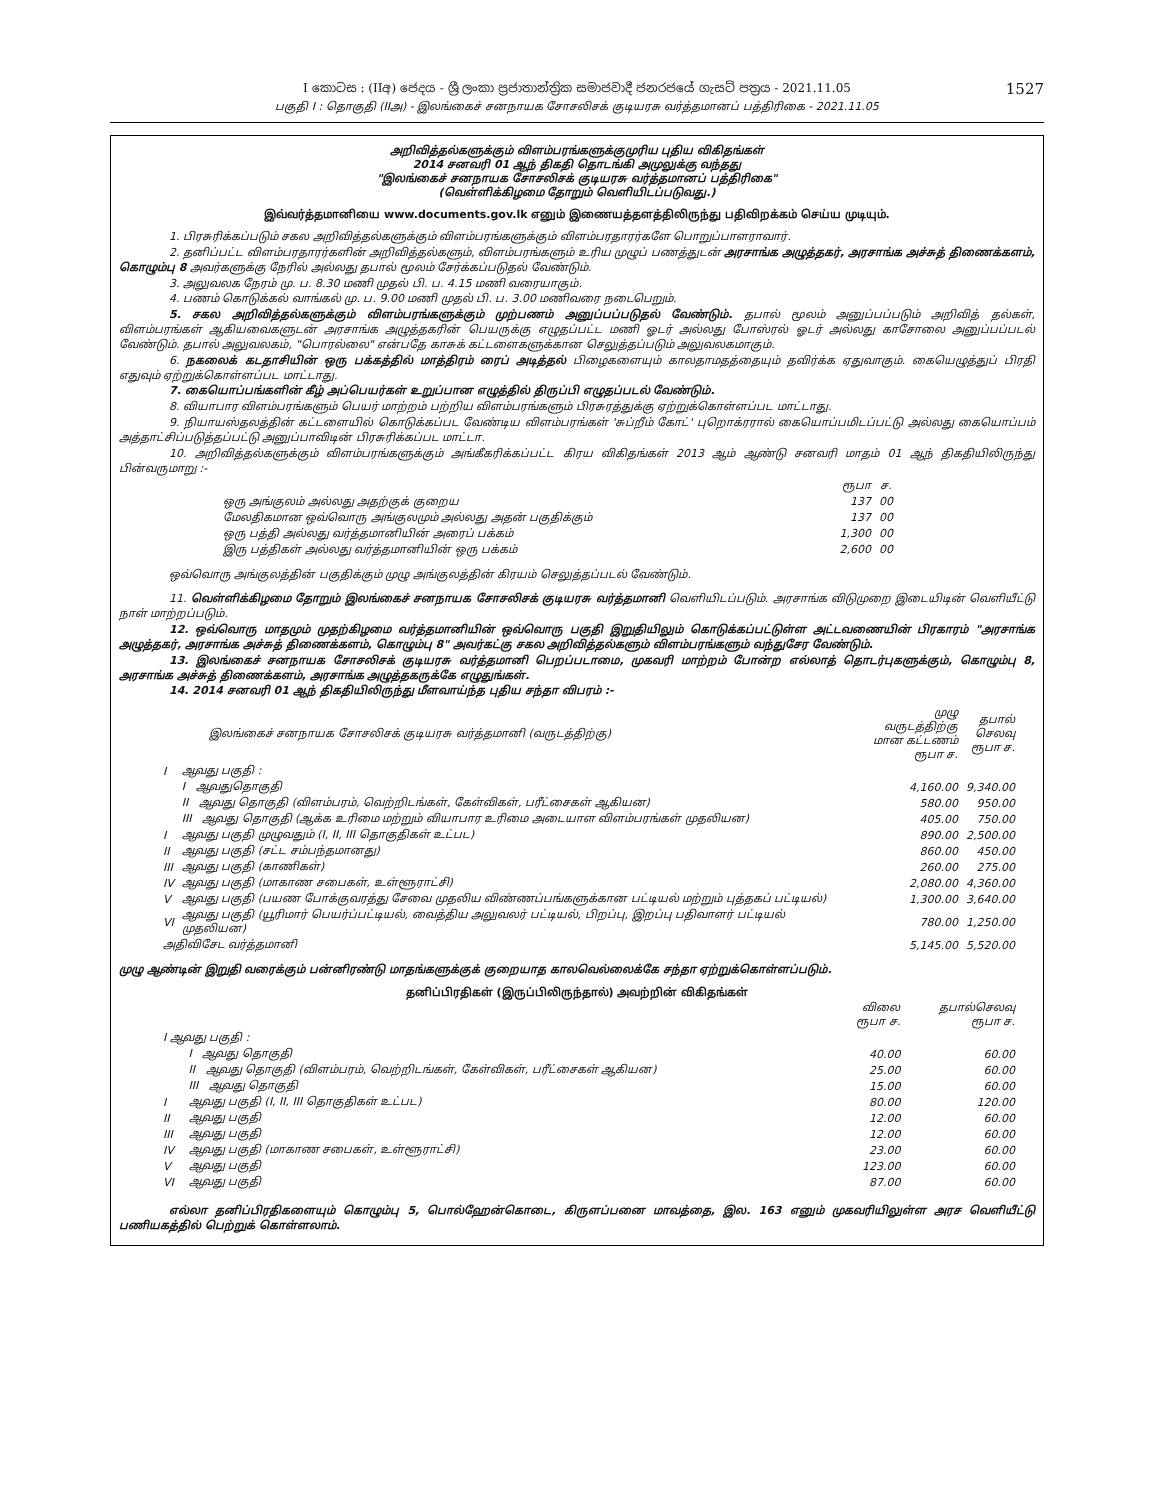I කොටස : (IIඅ) ජෙදය - ශ්‍රී ලංකා ප්‍රජාතාන්ත්‍රික සමාජවාදී ජනරජයේ ගැසට් පත්‍රය - 2021.11.05 1527
பகுதி I : தொகுதி (IIஅ) - இலங்கைச் சனநாயக சோசலிசக் குடியரசு வர்த்தமானப் பத்திரிகை - 2021.11.05
அறிவித்தல்களுக்கும் விளம்பரங்களுக்குமுரிய புதிய விகிதங்கள்
2014 சனவரி 01 ஆந் திகதி தொடங்கி அமுலுக்கு வந்தது
"இலங்கைச் சனநாயக சோசலிசக் குடியரசு வர்த்தமானப் பத்திரிகை"
(வெள்ளிக்கிழமை தோறும் வெளியிடப்படுவது.)
இவ்வர்த்தமானியை www.documents.gov.lk எனும் இணையத்தளத்திலிருந்து பதிவிறக்கம் செய்ய முடியும்.
1. பிரசுரிக்கப்படும் சகல அறிவித்தல்களுக்கும் விளம்பரங்களுக்கும் விளம்பரதாரர்களே பொறுப்பாளராவார்.
2. தனிப்பட்ட விளம்பரதாரர்களின் அறிவித்தல்களும், விளம்பரங்களும் உரிய முழுப் பணத்துடன் அரசாங்க அழுத்தகர், அரசாங்க அச்சுத் திணைக்களம், கொழும்பு 8 அவர்களுக்கு நேரில் அல்லது தபால் மூலம் சேர்க்கப்படுதல் வேண்டும்.
3. அலுவலக நேரம் மு. ப. 8.30 மணி முதல் பி. ப. 4.15 மணி வரையாகும்.
4. பணம் கொடுக்கல் வாங்கல் மு. ப. 9.00 மணி முதல் பி. ப. 3.00 மணிவரை நடைபெறும்.
5. சகல அறிவித்தல்களுக்கும் விளம்பரங்களுக்கும் முற்பணம் அனுப்பப்படுதல் வேண்டும். தபால் மூலம் அனுப்பப்படும் அறிவித் தல்கள், விளம்பரங்கள் ஆகியவைகளுடன் அரசாங்க அழுத்தகரின் பெயருக்கு எழுதப்பட்ட மணி ஓடர் அல்லது போஸ்ரல் ஓடர் அல்லது காசோலை அனுப்பப்படல் வேண்டும். தபால் அலுவலகம், "பொரல்லை" என்பதே காசுக் கட்டளைகளுக்கான செலுத்தப்படும் அலுவலகமாகும்.
6. நகலைக் கடதாசியின் ஒரு பக்கத்தில் மாத்திரம் ரைப் அடித்தல் பிழைகளையும் காலதாமதத்தையும் தவிர்க்க ஏதுவாகும். கையெழுத்துப் பிரதி எதுவும் ஏற்றுக்கொள்ளப்பட மாட்டாது.
7. கையொப்பங்களின் கீழ் அப்பெயர்கள் உறுப்பான எழுத்தில் திருப்பி எழுதப்படல் வேண்டும்.
8. வியாபார விளம்பரங்களும் பெயர் மாற்றம் பற்றிய விளம்பரங்களும் பிரசுரத்துக்கு ஏற்றுக்கொள்ளப்பட மாட்டாது.
9. நியாயஸ்தலத்தின் கட்டளையில் கொடுக்கப்பட வேண்டிய விளம்பரங்கள் 'சுப்றீம் கோட்' புறொக்ரரால் கையொப்பமிடப்பட்டு அல்லது கையொப்பம் அத்தாட்சிப்படுத்தப்பட்டு அனுப்பாவிடின் பிரசுரிக்கப்பட மாட்டா.
10. அறிவித்தல்களுக்கும் விளம்பரங்களுக்கும் அங்கீகரிக்கப்பட்ட கிரய விகிதங்கள் 2013 ஆம் ஆண்டு சனவரி மாதம் 01 ஆந் திகதியிலிருந்து பின்வருமாறு :-
| | ரூபா | ச. |
| --- | --- | --- |
| ஒரு அங்குலம் அல்லது அதற்குக் குறைய | 137 | 00 |
| மேலதிகமான ஒவ்வொரு அங்குலமும் அல்லது அதன் பகுதிக்கும் | 137 | 00 |
| ஒரு பத்தி அல்லது வர்த்தமானியின் அரைப் பக்கம் | 1,300 | 00 |
| இரு பத்திகள் அல்லது வர்த்தமானியின் ஒரு பக்கம் | 2,600 | 00 |
ஒவ்வொரு அங்குலத்தின் பகுதிக்கும் முழு அங்குலத்தின் கிரயம் செலுத்தப்படல் வேண்டும்.
11. வெள்ளிக்கிழமை தோறும் இலங்கைச் சனநாயக சோசலிசக் குடியரசு வர்த்தமானி வெளியிடப்படும். அரசாங்க விடுமுறை இடையிடின் வெளியீட்டு நாள் மாற்றப்படும்.
12. ஒவ்வொரு மாதமும் முதற்கிழமை வர்த்தமானியின் ஒவ்வொரு பகுதி இறுதியிலும் கொடுக்கப்பட்டுள்ள அட்டவணையின் பிரகாரம் "அரசாங்க அழுத்தகர், அரசாங்க அச்சுத் திணைக்களம், கொழும்பு 8" அவர்கட்கு சகல அறிவித்தல்களும் விளம்பரங்களும் வந்துசேர வேண்டும்.
13. இலங்கைச் சனநாயக சோசலிசக் குடியரசு வர்த்தமானி பெறப்படாமை, முகவரி மாற்றம் போன்ற எல்லாத் தொடர்புகளுக்கும், கொழும்பு 8, அரசாங்க அச்சுத் திணைக்களம், அரசாங்க அழுத்தகருக்கே எழுதுங்கள்.
14. 2014 சனவரி 01 ஆந் திகதியிலிருந்து மீளவாய்ந்த புதிய சந்தா விபரம் :-
| இலங்கைச் சனநாயக சோசலிசக் குடியரசு வர்த்தமானி (வருடத்திற்கு) | | முழு வருடத்திற்கு மான கட்டணம் ரூபா ச. | தபால் செலவு ரூபா ச. |
| --- | --- | --- | --- |
| I | ஆவது பகுதி : | | |
| | I ஆவதுதொகுதி | 4,160.00 | 9,340.00 |
| | II ஆவது தொகுதி (விளம்பரம், வெற்றிடங்கள், கேள்விகள், பரீட்சைகள் ஆகியன) | 580.00 | 950.00 |
| | III ஆவது தொகுதி (ஆக்க உரிமை மற்றும் வியாபார உரிமை அடையாள விளம்பரங்கள் முதலியன) | 405.00 | 750.00 |
| I | ஆவது பகுதி முழுவதும் (I, II, III தொகுதிகள் உட்பட) | 890.00 | 2,500.00 |
| II | ஆவது பகுதி (சட்ட சம்பந்தமானது) | 860.00 | 450.00 |
| III | ஆவது பகுதி (காணிகள்) | 260.00 | 275.00 |
| IV | ஆவது பகுதி (மாகாண சபைகள், உள்ளூராட்சி) | 2,080.00 | 4,360.00 |
| V | ஆவது பகுதி (பயண போக்குவரத்து சேவை முதலிய விண்ணப்பங்களுக்கான பட்டியல் மற்றும் புத்தகப் பட்டியல்) | 1,300.00 | 3,640.00 |
| VI | ஆவது பகுதி (யூரிமார் பெயர்ப்பட்டியல், வைத்திய அலுவலர் பட்டியல், பிறப்பு, இறப்பு பதிவாளர் பட்டியல் முதலியன) | 780.00 | 1,250.00 |
| அதிவிசேட வர்த்தமானி | | 5,145.00 | 5,520.00 |
முழு ஆண்டின் இறுதி வரைக்கும் பன்னிரண்டு மாதங்களுக்குக் குறையாத காலவெல்லைக்கே சந்தா ஏற்றுக்கொள்ளப்படும்.
தனிப்பிரதிகள் (இருப்பிலிருந்தால்) அவற்றின் விகிதங்கள்
| | | விலை ரூபா ச. | தபால்செலவு ரூபா ச. |
| --- | --- | --- | --- |
| I ஆவது பகுதி : | | | |
| | I ஆவது தொகுதி | 40.00 | 60.00 |
| | II ஆவது தொகுதி (விளம்பரம், வெற்றிடங்கள், கேள்விகள், பரீட்சைகள் ஆகியன) | 25.00 | 60.00 |
| | III ஆவது தொகுதி | 15.00 | 60.00 |
| I | ஆவது பகுதி (I, II, III தொகுதிகள் உட்பட) | 80.00 | 120.00 |
| II | ஆவது பகுதி | 12.00 | 60.00 |
| III | ஆவது பகுதி | 12.00 | 60.00 |
| IV | ஆவது பகுதி (மாகாண சபைகள், உள்ளூராட்சி) | 23.00 | 60.00 |
| V | ஆவது பகுதி | 123.00 | 60.00 |
| VI | ஆவது பகுதி | 87.00 | 60.00 |
எல்லா தனிப்பிரதிகளையும் கொழும்பு 5, பொல்ஹேன்கொடை, கிருளப்பனை மாவத்தை, இல. 163 எனும் முகவரியிலுள்ள அரச வெளியீட்டு பணியகத்தில் பெற்றுக் கொள்ளலாம்.